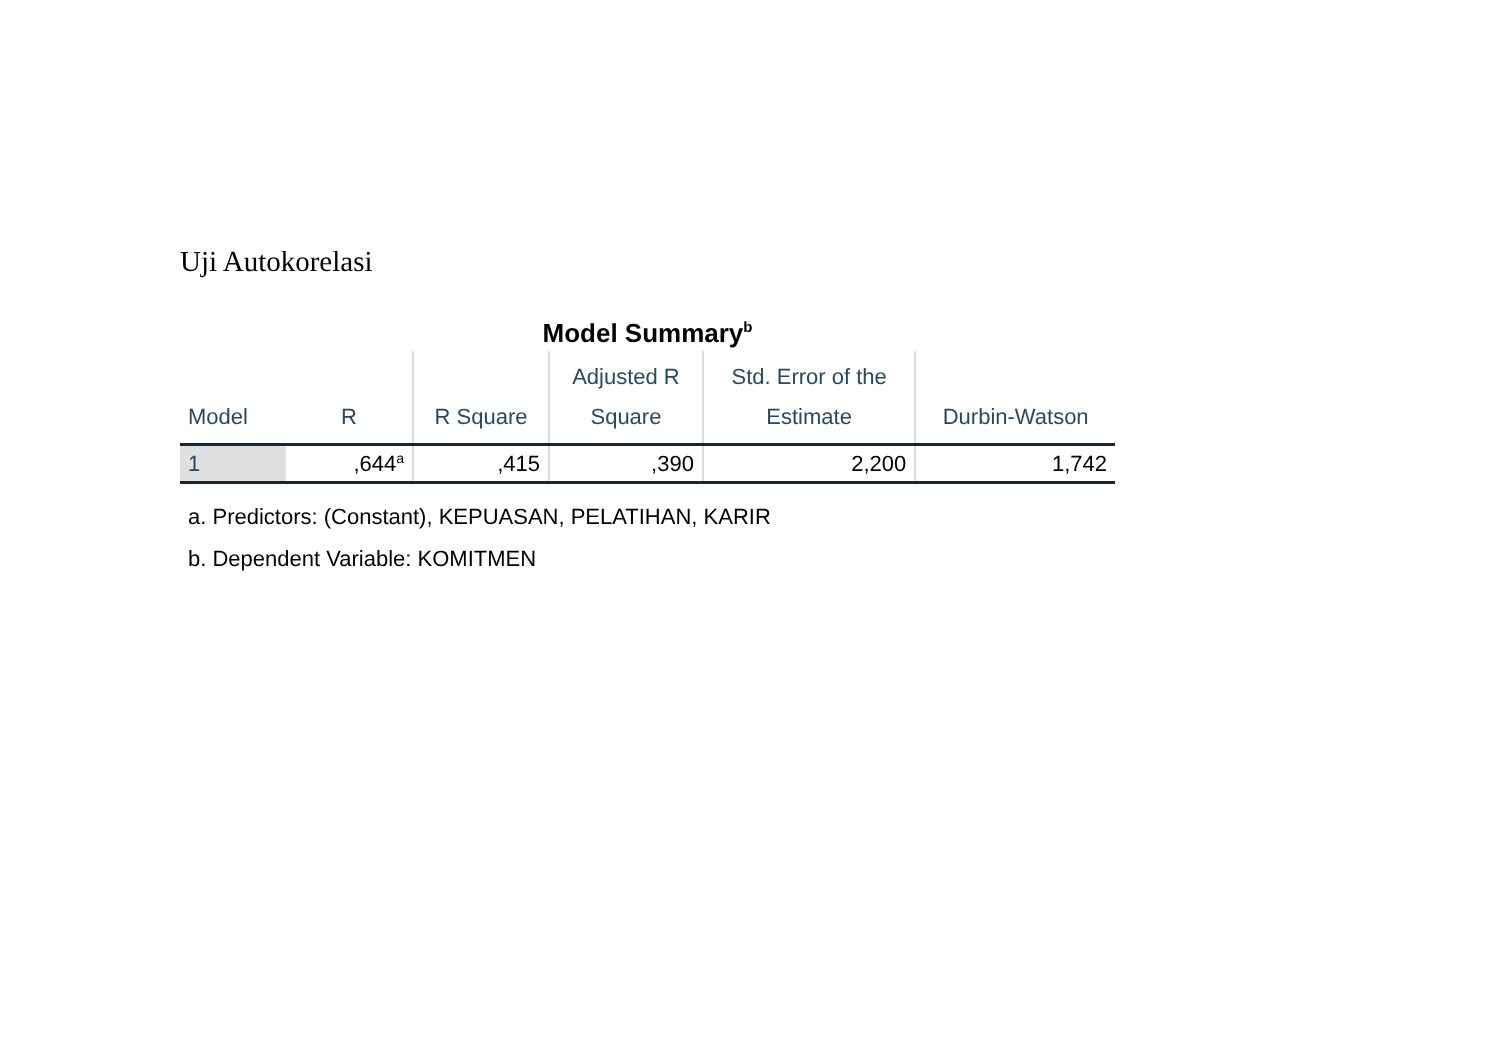Uji Autokorelasi
Model Summary<sup>b</sup>
| Model | R | R Square | Adjusted R Square | Std. Error of the Estimate | Durbin-Watson |
| --- | --- | --- | --- | --- | --- |
| 1 | ,644<sup>a</sup> | ,415 | ,390 | 2,200 | 1,742 |
a. Predictors: (Constant), KEPUASAN, PELATIHAN, KARIR
b. Dependent Variable: KOMITMEN